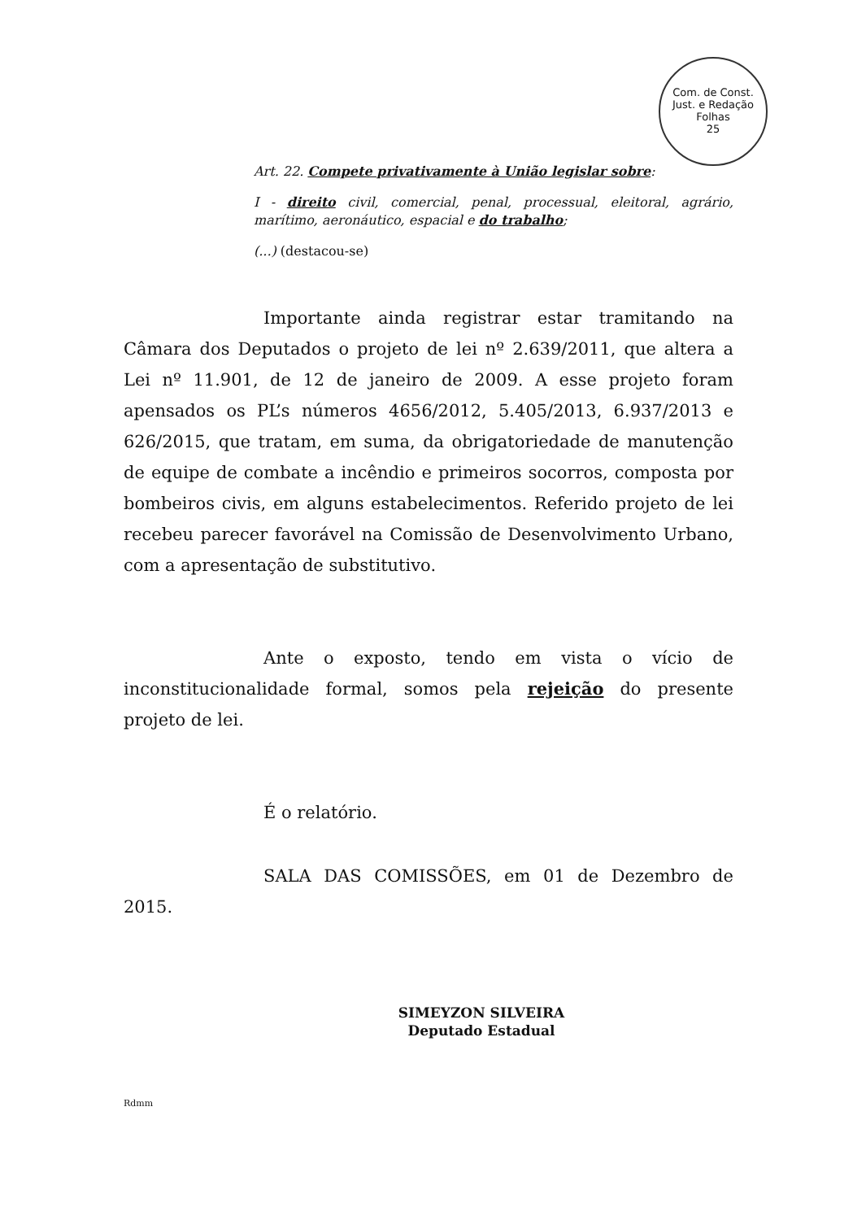Com. de Const. Just. e Redação
Folhas
25
Art. 22. Compete privativamente à União legislar sobre:
I - direito civil, comercial, penal, processual, eleitoral, agrário, marítimo, aeronáutico, espacial e do trabalho;
(...) (destacou-se)
Importante ainda registrar estar tramitando na Câmara dos Deputados o projeto de lei nº 2.639/2011, que altera a Lei nº 11.901, de 12 de janeiro de 2009. A esse projeto foram apensados os PL’s números 4656/2012, 5.405/2013, 6.937/2013 e 626/2015, que tratam, em suma, da obrigatoriedade de manutenção de equipe de combate a incêndio e primeiros socorros, composta por bombeiros civis, em alguns estabelecimentos. Referido projeto de lei recebeu parecer favorável na Comissão de Desenvolvimento Urbano, com a apresentação de substitutivo.
Ante o exposto, tendo em vista o vício de inconstitucionalidade formal, somos pela rejeição do presente projeto de lei.
É o relatório.
SALA DAS COMISSÕES, em 01 de Dezembro de 2015.
SIMEYZON SILVEIRA
Deputado Estadual
Rdmm